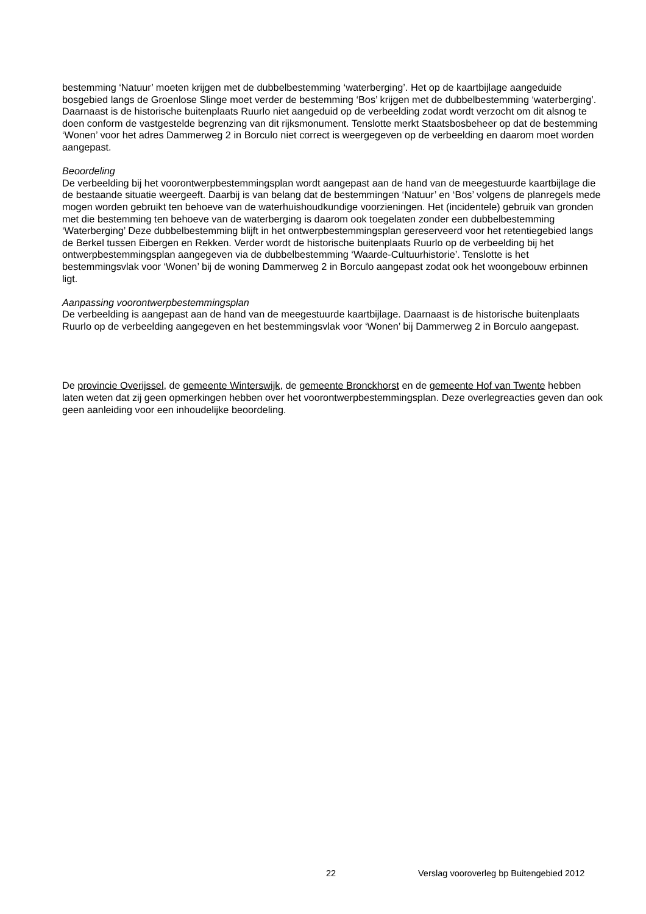bestemming ‘Natuur’ moeten krijgen met de dubbelbestemming ‘waterberging’. Het op de kaartbijlage aangeduide bosgebied langs de Groenlose Slinge moet verder de bestemming ‘Bos’ krijgen met de dubbelbestemming ‘waterberging’. Daarnaast is de historische buitenplaats Ruurlo niet aangeduid op de verbeelding zodat wordt verzocht om dit alsnog te doen conform de vastgestelde begrenzing van dit rijksmonument. Tenslotte merkt Staatsbosbeheer op dat de bestemming ‘Wonen’ voor het adres Dammerweg 2 in Borculo niet correct is weergegeven op de verbeelding en daarom moet worden aangepast.
Beoordeling
De verbeelding bij het voorontwerpbestemmingsplan wordt aangepast aan de hand van de meegestuurde kaartbijlage die de bestaande situatie weergeeft. Daarbij is van belang dat de bestemmingen ‘Natuur’ en ‘Bos’ volgens de planregels mede mogen worden gebruikt ten behoeve van de waterhuishoudkundige voorzieningen. Het (incidentele) gebruik van gronden met die bestemming ten behoeve van de waterberging is daarom ook toegelaten zonder een dubbelbestemming ‘Waterberging’ Deze dubbelbestemming blijft in het ontwerpbestemmingsplan gereserveerd voor het retentiegebied langs de Berkel tussen Eibergen en Rekken. Verder wordt de historische buitenplaats Ruurlo op de verbeelding bij het ontwerpbestemmingsplan aangegeven via de dubbelbestemming ‘Waarde-Cultuurhistorie’. Tenslotte is het bestemmingsvlak voor ‘Wonen’ bij de woning Dammerweg 2 in Borculo aangepast zodat ook het woongebouw erbinnen ligt.
Aanpassing voorontwerpbestemmingsplan
De verbeelding is aangepast aan de hand van de meegestuurde kaartbijlage. Daarnaast is de historische buitenplaats Ruurlo op de verbeelding aangegeven en het bestemmingsvlak voor ‘Wonen’ bij Dammerweg 2 in Borculo aangepast.
De provincie Overijssel, de gemeente Winterswijk, de gemeente Bronckhorst en de gemeente Hof van Twente hebben laten weten dat zij geen opmerkingen hebben over het voorontwerpbestemmingsplan. Deze overlegreacties geven dan ook geen aanleiding voor een inhoudelijke beoordeling.
22 Verslag vooroverleg bp Buitengebied 2012